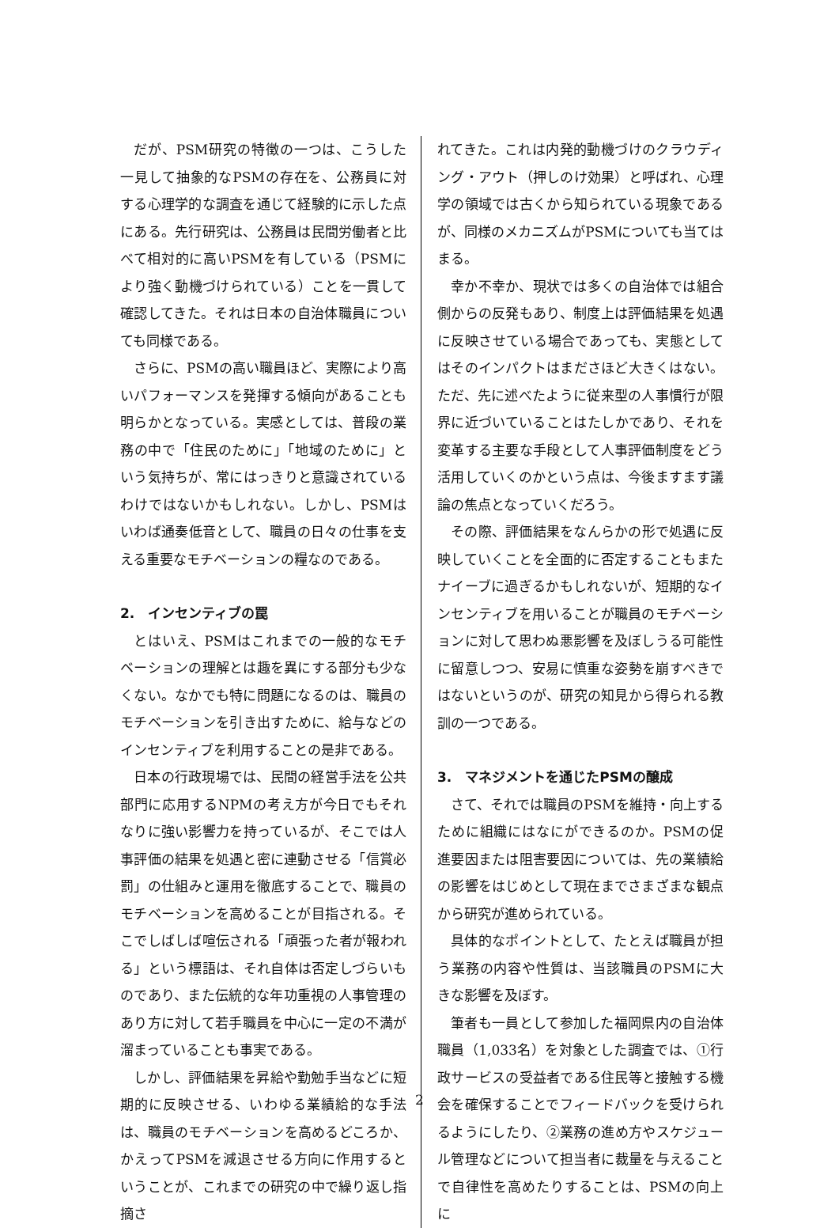だが、PSM研究の特徴の一つは、こうした一見して抽象的なPSMの存在を、公務員に対する心理学的な調査を通じて経験的に示した点にある。先行研究は、公務員は民間労働者と比べて相対的に高いPSMを有している（PSMにより強く動機づけられている）ことを一貫して確認してきた。それは日本の自治体職員についても同様である。
さらに、PSMの高い職員ほど、実際により高いパフォーマンスを発揮する傾向があることも明らかとなっている。実感としては、普段の業務の中で「住民のために」「地域のために」という気持ちが、常にはっきりと意識されているわけではないかもしれない。しかし、PSMはいわば通奏低音として、職員の日々の仕事を支える重要なモチベーションの糧なのである。
2.　インセンティブの罠
とはいえ、PSMはこれまでの一般的なモチベーションの理解とは趣を異にする部分も少なくない。なかでも特に問題になるのは、職員のモチベーションを引き出すために、給与などのインセンティブを利用することの是非である。
日本の行政現場では、民間の経営手法を公共部門に応用するNPMの考え方が今日でもそれなりに強い影響力を持っているが、そこでは人事評価の結果を処遇と密に連動させる「信賞必罰」の仕組みと運用を徹底することで、職員のモチベーションを高めることが目指される。そこでしばしば喧伝される「頑張った者が報われる」という標語は、それ自体は否定しづらいものであり、また伝統的な年功重視の人事管理のあり方に対して若手職員を中心に一定の不満が溜まっていることも事実である。
しかし、評価結果を昇給や勤勉手当などに短期的に反映させる、いわゆる業績給的な手法は、職員のモチベーションを高めるどころか、かえってPSMを減退させる方向に作用するということが、これまでの研究の中で繰り返し指摘さ
れてきた。これは内発的動機づけのクラウディング・アウト（押しのけ効果）と呼ばれ、心理学の領域では古くから知られている現象であるが、同様のメカニズムがPSMについても当てはまる。
幸か不幸か、現状では多くの自治体では組合側からの反発もあり、制度上は評価結果を処遇に反映させている場合であっても、実態としてはそのインパクトはまださほど大きくはない。ただ、先に述べたように従来型の人事慣行が限界に近づいていることはたしかであり、それを変革する主要な手段として人事評価制度をどう活用していくのかという点は、今後ますます議論の焦点となっていくだろう。
その際、評価結果をなんらかの形で処遇に反映していくことを全面的に否定することもまたナイーブに過ぎるかもしれないが、短期的なインセンティブを用いることが職員のモチベーションに対して思わぬ悪影響を及ぼしうる可能性に留意しつつ、安易に慎重な姿勢を崩すべきではないというのが、研究の知見から得られる教訓の一つである。
3.　マネジメントを通じたPSMの醸成
さて、それでは職員のPSMを維持・向上するために組織にはなにができるのか。PSMの促進要因または阻害要因については、先の業績給の影響をはじめとして現在までさまざまな観点から研究が進められている。
具体的なポイントとして、たとえば職員が担う業務の内容や性質は、当該職員のPSMに大きな影響を及ぼす。
筆者も一員として参加した福岡県内の自治体職員（1,033名）を対象とした調査では、①行政サービスの受益者である住民等と接触する機会を確保することでフィードバックを受けられるようにしたり、②業務の進め方やスケジュール管理などについて担当者に裁量を与えることで自律性を高めたりすることは、PSMの向上に
2